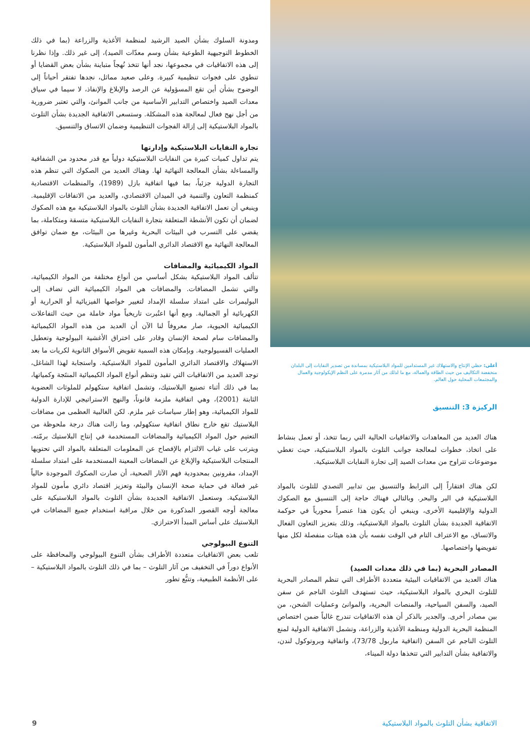أعلى: حظي الإنتاج والاستهلاك غير المستدامين للمواد البلاستيكية بمساندة من تصدير النفايات إلى البلدان منخفضة التكاليف من حيث الطاقة والعمالة، مع ما لذلك من آثار مدمرة على النظم الإيكولوجية والعمال والمجتمعات المحلية حول العالم.
الركيزة 3: التنسيق
هناك العديد من المعاهدات والاتفاقيات الحالية التي ربما تتخذ، أو تعمل بنشاط على اتخاذ، خطوات لمعالجة جوانب التلوث بالمواد البلاستيكية، حيث تغطي موضوعات تتراوح من معدات الصيد إلى تجارة النفايات البلاستيكية.
لكن هناك افتقاراً إلى الترابط والتنسيق بين تدابير التصدي للتلوث بالمواد البلاستيكية في البر والبحر. وبالتالي فهناك حاجة إلى التنسيق مع الصكوك الدولية والإقليمية الأخرى، وينبغي أن يكون هذا عنصراً محورياً في حوكمة الاتفاقية الجديدة بشأن التلوث بالمواد البلاستيكية، وذلك بتعزيز التعاون الفعال والاتساق، مع الاعتراف التام في الوقت نفسه بأن هذه هيئات منفصلة لكل منها تفويضها واختصاصها.
المصادر البحرية (بما في ذلك معدات الصيد)
هناك العديد من الاتفاقيات البيئية متعددة الأطراف التي تنظم المصادر البحرية للتلوث البحري بالمواد البلاستيكية، حيث تستهدف التلوث الناجم عن سفن الصيد، والسفن السياحية، والمنصات البحرية، والموانئ وعمليات الشحن، من بين مصادر أخرى. والجدير بالذكر أن هذه الاتفاقيات تندرج غالباً ضمن اختصاص المنظمة البحرية الدولية ومنظمة الأغذية والزراعة، وتشمل الاتفاقية الدولية لمنع التلوث الناجم عن السفن (اتفاقية ماربول 73/78)، واتفاقية وبروتوكول لندن، والاتفاقية بشأن التدابير التي تتخذها دولة الميناء،
ومدونة السلوك بشأن الصيد الرشيد لمنظمة الأغذية والزراعة (بما في ذلك الخطوط التوجيهية الطوعية بشأن وسم معدّات الصيد)، إلى غير ذلك. وإذا نظرنا إلى هذه الاتفاقيات في مجموعها، نجد أنها تتخذ نُهجاً متباينة بشأن بعض القضايا أو تنطوي على فجوات تنظيمية كبيرة. وعلى صعيد مماثل، نجدها تفتقر أحياناً إلى الوضوح بشأن أين تقع المسؤولية عن الرصد والإبلاغ والإنفاذ، لا سيما في سياق معدات الصيد واختصاص التدابير الأساسية من جانب الموانئ، والتي تعتبر ضرورية من أجل نهج فعال لمعالجة هذه المشكلة. وستسعى الاتفاقية الجديدة بشأن التلوث بالمواد البلاستيكية إلى إزالة الفجوات التنظيمية وضمان الاتساق والتنسيق.
تجارة النفايات البلاستيكية وإدارتها
يتم تداول كميات كبيرة من النفايات البلاستيكية دولياً مع قدر محدود من الشفافية والمساءلة بشأن المعالجة النهائية لها. وهناك العديد من الصكوك التي تنظم هذه التجارة الدولية جزئياً، بما فيها اتفاقية بازل (1989)، والمنظمات الاقتصادية كمنظمة التعاون والتنمية في الميدان الاقتصادي، والعديد من الاتفاقات الإقليمية. وينبغي أن تعمل الاتفاقية الجديدة بشأن التلوث بالمواد البلاستيكية مع هذه الصكوك لضمان أن تكون الأنشطة المتعلقة بتجارة النفايات البلاستيكية متسقة ومتكاملة، بما يقضي على التسرب في البيئات البحرية وغيرها من البيئات، مع ضمان توافق المعالجة النهائية مع الاقتصاد الدائري المأمون للمواد البلاستيكية.
المواد الكيميائية والمضافات
تتألف المواد البلاستيكية بشكل أساسي من أنواع مختلفة من المواد الكيميائية، والتي تشمل المضافات. والمضافات هي المواد الكيميائية التي تضاف إلى البوليمرات على امتداد سلسلة الإمداد لتغيير خواصها الفيزيائية أو الحرارية أو الكهربائية أو الجمالية. ومع أنها اعتُبرت تاريخياً مواد خاملة من حيث التفاعلات الكيميائية الحيوية، صار معروفاً لنا الآن أن العديد من هذه المواد الكيميائية والمضافات سام لصحة الإنسان وقادر على اختراق الأغشية البيولوجية وتعطيل العمليات الفسيولوجية. وبإمكان هذه السمية تقويض الأسواق الثانوية لكريات ما بعد الاستهلاك والاقتصاد الدائري المأمون للمواد البلاستيكية. واستجابة لهذا الشاغل، توجد العديد من الاتفاقيات التي تقيد وتنظم أنواع المواد الكيميائية المنتَجة وكمياتها، بما في ذلك أثناء تصنيع البلاستيك، وتشمل اتفاقية ستكهولم للملوثات العضوية الثابتة (2001)، وهي اتفاقية ملزمة قانوناً، والنهج الاستراتيجي للإدارة الدولية للمواد الكيميائية، وهو إطار سياسات غير ملزم. لكن الغالبية العظمى من مضافات البلاستيك تقع خارج نطاق اتفاقية ستكهولم، وما زالت هناك درجة ملحوظة من التعتيم حول المواد الكيميائية والمضافات المستخدمة في إنتاج البلاستيك برمّته. ويترتب على غياب الالتزام بالإفصاح عن المعلومات المتعلقة بالمواد التي تحتويها المنتجات البلاستيكية والإبلاغ عن المضافات المعينة المستخدمة على امتداد سلسلة الإمداد، مقرونين بمحدودية فهم الآثار الصحية، أن صارت الصكوك الموجودة حالياً غير فعالة في حماية صحة الإنسان والبيئة وتعزيز اقتصاد دائري مأمون للمواد البلاستيكية. وستعمل الاتفاقية الجديدة بشأن التلوث بالمواد البلاستيكية على معالجة أوجه القصور المذكورة من خلال مراقبة استخدام جميع المضافات في البلاستيك على أساس المبدأ الاحترازي.
التنوع البيولوجي
تلعب بعض الاتفاقيات متعددة الأطراف بشأن التنوع البيولوجي والمحافظة على الأنواع دوراً في التخفيف من آثار التلوث – بما في ذلك التلوث بالمواد البلاستيكية – على الأنظمة الطبيعية، وتتبُّع تطور
الاتفاقية بشأن التلوث بالمواد البلاستيكية 9